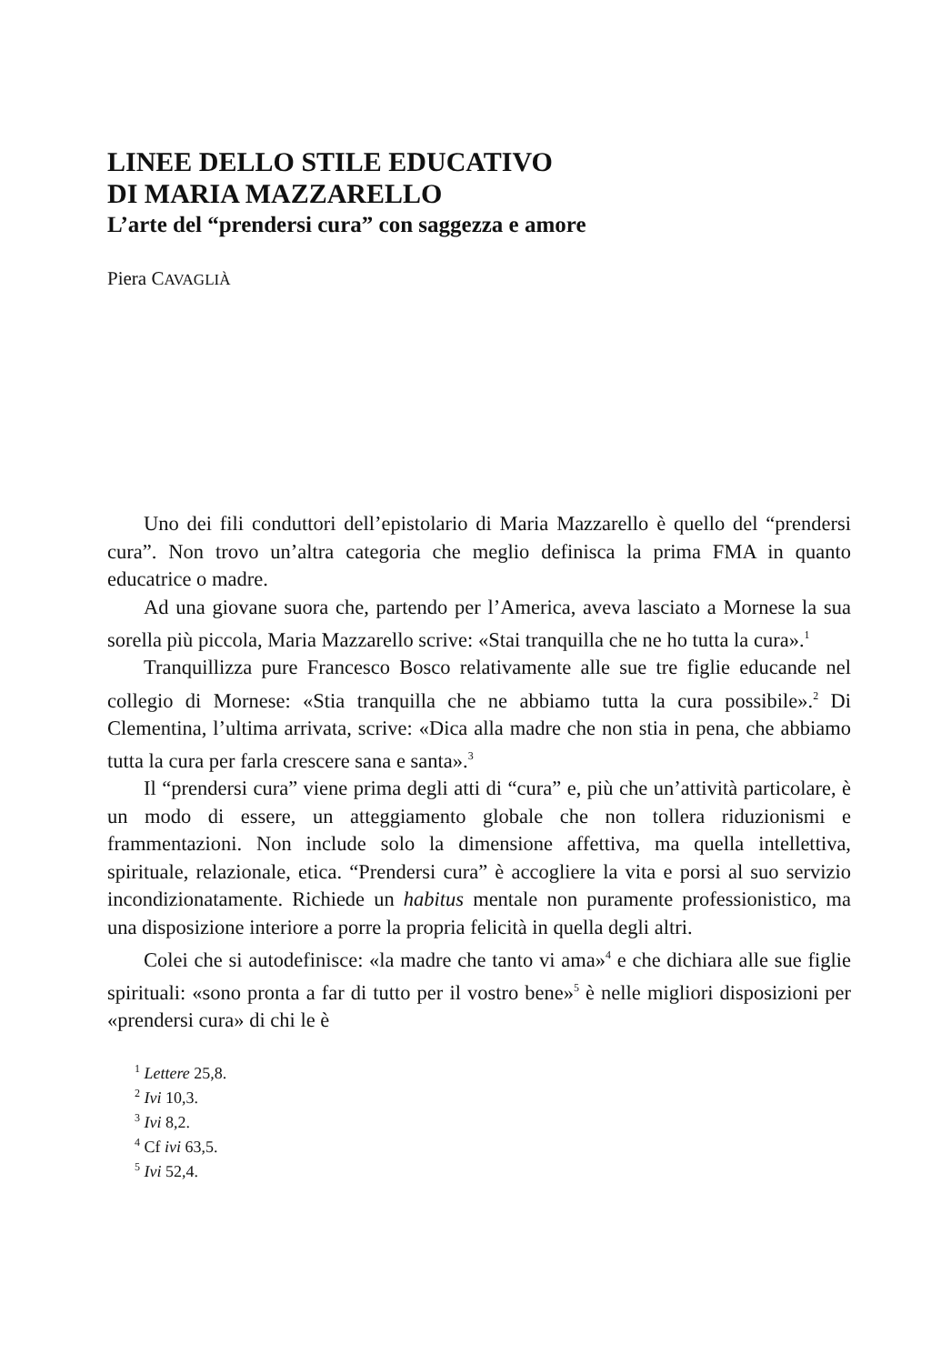LINEE DELLO STILE EDUCATIVO
DI MARIA MAZZARELLO
L’arte del “prendersi cura” con saggezza e amore
Piera CAVAGLIÀ
Uno dei fili conduttori dell’epistolario di Maria Mazzarello è quello del “prendersi cura”. Non trovo un’altra categoria che meglio definisca la prima FMA in quanto educatrice o madre.
Ad una giovane suora che, partendo per l’America, aveva lasciato a Mornese la sua sorella più piccola, Maria Mazzarello scrive: «Stai tranquilla che ne ho tutta la cura».<sup>1</sup>
Tranquillizza pure Francesco Bosco relativamente alle sue tre figlie educande nel collegio di Mornese: «Stia tranquilla che ne abbiamo tutta la cura possibile».<sup>2</sup> Di Clementina, l’ultima arrivata, scrive: «Dica alla madre che non stia in pena, che abbiamo tutta la cura per farla crescere sana e santa».<sup>3</sup>
Il “prendersi cura” viene prima degli atti di “cura” e, più che un’attività particolare, è un modo di essere, un atteggiamento globale che non tollera riduzionismi e frammentazioni. Non include solo la dimensione affettiva, ma quella intellettiva, spirituale, relazionale, etica. “Prendersi cura” è accogliere la vita e porsi al suo servizio incondizionatamente. Richiede un habitus mentale non puramente professionistico, ma una disposizione interiore a porre la propria felicità in quella degli altri.
Colei che si autodefinisce: «la madre che tanto vi ama»<sup>4</sup> e che dichiara alle sue figlie spirituali: «sono pronta a far di tutto per il vostro bene»<sup>5</sup> è nelle migliori disposizioni per «prendersi cura» di chi le è
<sup>1</sup> Lettere 25,8.
<sup>2</sup> Ivi 10,3.
<sup>3</sup> Ivi 8,2.
<sup>4</sup> Cf ivi 63,5.
<sup>5</sup> Ivi 52,4.